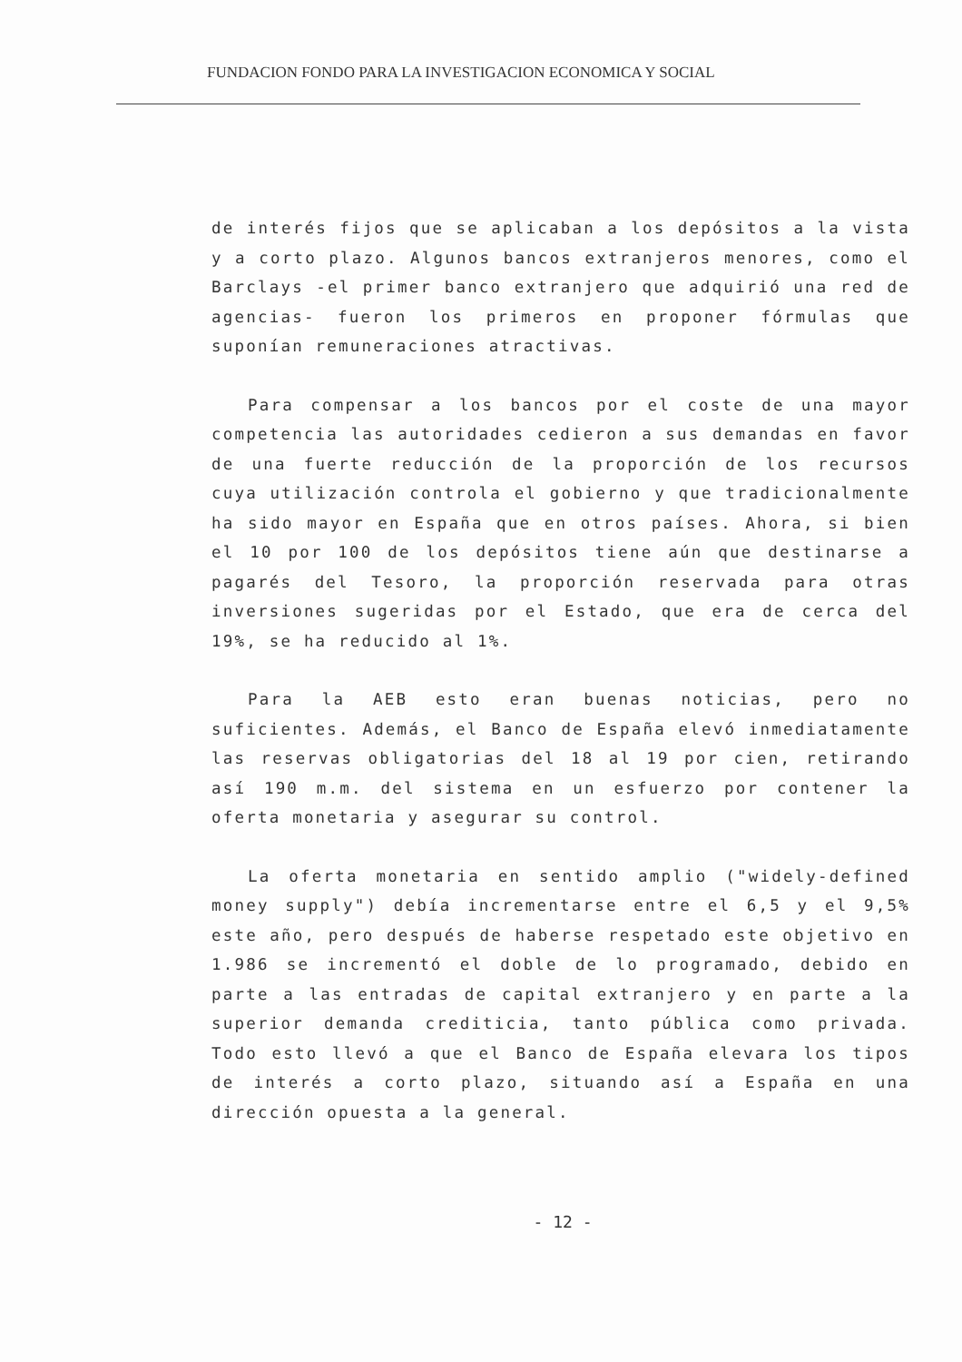FUNDACION FONDO PARA LA INVESTIGACION ECONOMICA Y SOCIAL
de interés fijos que se aplicaban a los depósitos a la vista y a corto plazo. Algunos bancos extranjeros menores, como el Barclays -el primer banco extranjero que adquirió una red de agencias- fueron los primeros en proponer fórmulas que suponían remuneraciones atractivas.
Para compensar a los bancos por el coste de una mayor competencia las autoridades cedieron a sus demandas en favor de una fuerte reducción de la proporción de los recursos cuya utilización controla el gobierno y que tradicionalmente ha sido mayor en España que en otros países. Ahora, si bien el 10 por 100 de los depósitos tiene aún que destinarse a pagarés del Tesoro, la proporción reservada para otras inversiones sugeridas por el Estado, que era de cerca del 19%, se ha reducido al 1%.
Para la AEB esto eran buenas noticias, pero no suficientes. Además, el Banco de España elevó inmediatamente las reservas obligatorias del 18 al 19 por cien, retirando así 190 m.m. del sistema en un esfuerzo por contener la oferta monetaria y asegurar su control.
La oferta monetaria en sentido amplio ("widely-defined money supply") debía incrementarse entre el 6,5 y el 9,5% este año, pero después de haberse respetado este objetivo en 1.986 se incrementó el doble de lo programado, debido en parte a las entradas de capital extranjero y en parte a la superior demanda crediticia, tanto pública como privada. Todo esto llevó a que el Banco de España elevara los tipos de interés a corto plazo, situando así a España en una dirección opuesta a la general.
- 12 -